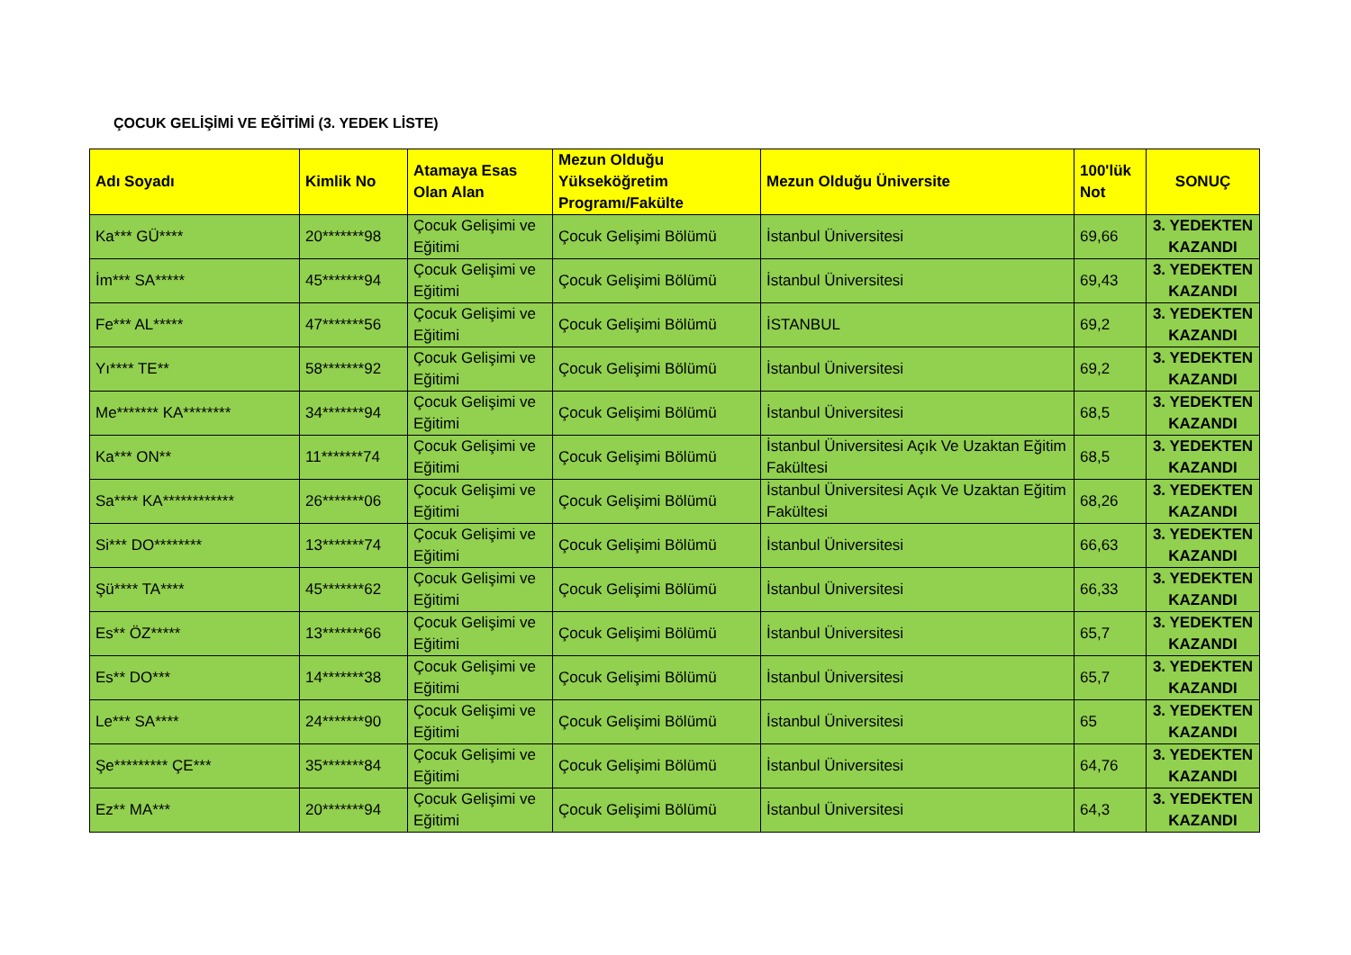ÇOCUK GELİŞİMİ VE EĞİTİMİ (3. YEDEK LİSTE)
| Adı Soyadı | Kimlik No | Atamaya Esas Olan Alan | Mezun Olduğu Yükseköğretim Programı/Fakülte | Mezun Olduğu Üniversite | 100'lük Not | SONUÇ |
| --- | --- | --- | --- | --- | --- | --- |
| Ka*** GÜ**** | 20*******98 | Çocuk Gelişimi ve Eğitimi | Çocuk Gelişimi Bölümü | İstanbul Üniversitesi | 69,66 | 3. YEDEKTEN KAZANDI |
| İm*** SA***** | 45*******94 | Çocuk Gelişimi ve Eğitimi | Çocuk Gelişimi Bölümü | İstanbul Üniversitesi | 69,43 | 3. YEDEKTEN KAZANDI |
| Fe*** AL***** | 47*******56 | Çocuk Gelişimi ve Eğitimi | Çocuk Gelişimi Bölümü | İSTANBUL | 69,2 | 3. YEDEKTEN KAZANDI |
| Yı**** TE** | 58*******92 | Çocuk Gelişimi ve Eğitimi | Çocuk Gelişimi Bölümü | İstanbul Üniversitesi | 69,2 | 3. YEDEKTEN KAZANDI |
| Me******* KA******** | 34*******94 | Çocuk Gelişimi ve Eğitimi | Çocuk Gelişimi Bölümü | İstanbul Üniversitesi | 68,5 | 3. YEDEKTEN KAZANDI |
| Ka*** ON** | 11*******74 | Çocuk Gelişimi ve Eğitimi | Çocuk Gelişimi Bölümü | İstanbul Üniversitesi Açık Ve Uzaktan Eğitim Fakültesi | 68,5 | 3. YEDEKTEN KAZANDI |
| Sa**** KA************ | 26*******06 | Çocuk Gelişimi ve Eğitimi | Çocuk Gelişimi Bölümü | İstanbul Üniversitesi Açık Ve Uzaktan Eğitim Fakültesi | 68,26 | 3. YEDEKTEN KAZANDI |
| Si*** DO******** | 13*******74 | Çocuk Gelişimi ve Eğitimi | Çocuk Gelişimi Bölümü | İstanbul Üniversitesi | 66,63 | 3. YEDEKTEN KAZANDI |
| Şü**** TA**** | 45*******62 | Çocuk Gelişimi ve Eğitimi | Çocuk Gelişimi Bölümü | İstanbul Üniversitesi | 66,33 | 3. YEDEKTEN KAZANDI |
| Es** ÖZ***** | 13*******66 | Çocuk Gelişimi ve Eğitimi | Çocuk Gelişimi Bölümü | İstanbul Üniversitesi | 65,7 | 3. YEDEKTEN KAZANDI |
| Es** DO*** | 14*******38 | Çocuk Gelişimi ve Eğitimi | Çocuk Gelişimi Bölümü | İstanbul Üniversitesi | 65,7 | 3. YEDEKTEN KAZANDI |
| Le*** SA**** | 24*******90 | Çocuk Gelişimi ve Eğitimi | Çocuk Gelişimi Bölümü | İstanbul Üniversitesi | 65 | 3. YEDEKTEN KAZANDI |
| Şe********* ÇE*** | 35*******84 | Çocuk Gelişimi ve Eğitimi | Çocuk Gelişimi Bölümü | İstanbul Üniversitesi | 64,76 | 3. YEDEKTEN KAZANDI |
| Ez** MA*** | 20*******94 | Çocuk Gelişimi ve Eğitimi | Çocuk Gelişimi Bölümü | İstanbul Üniversitesi | 64,3 | 3. YEDEKTEN KAZANDI |